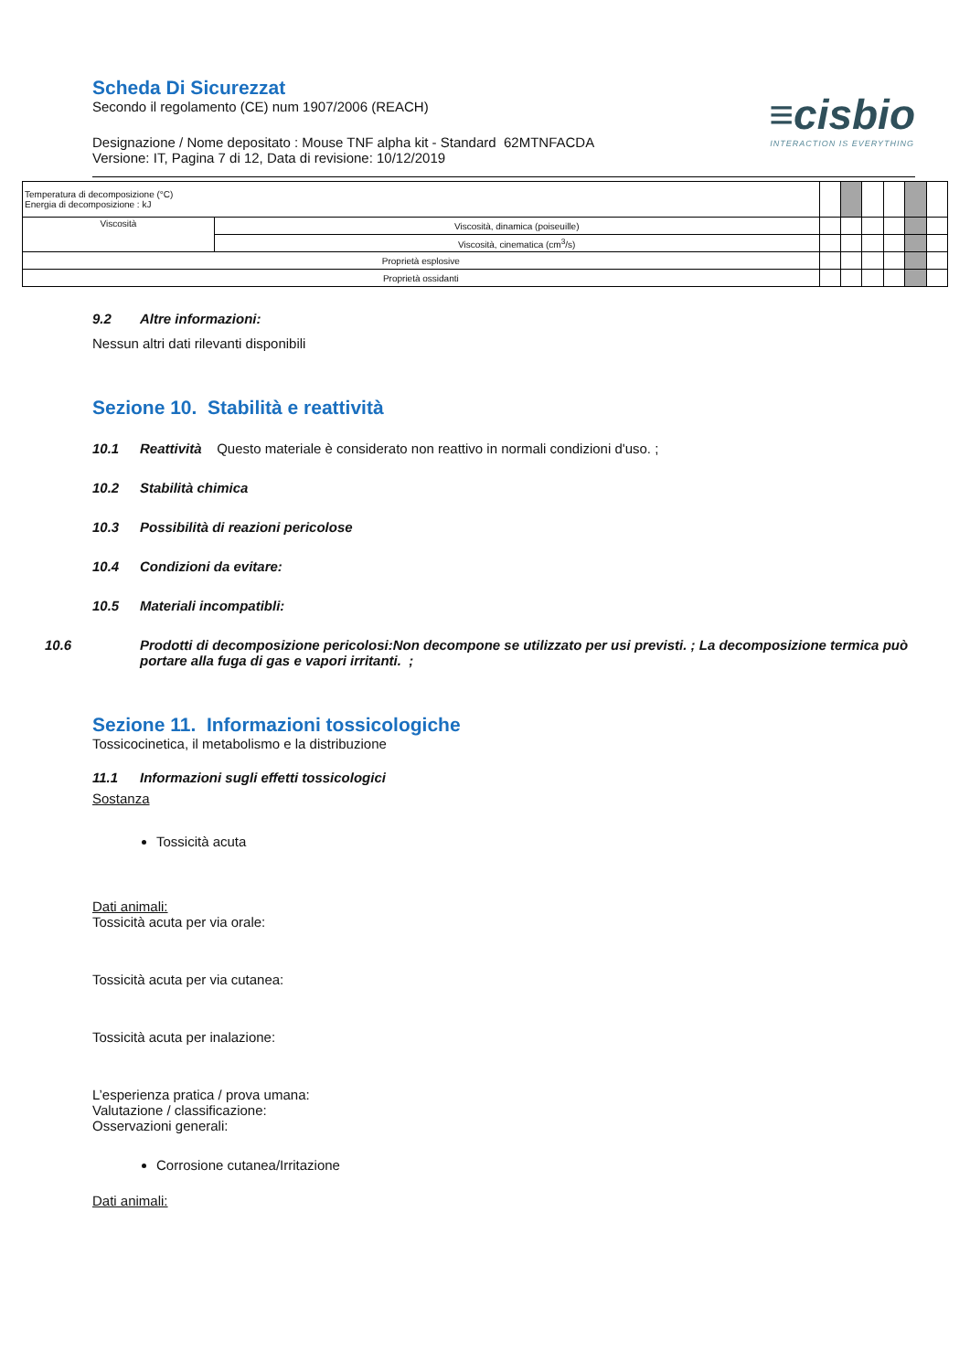Scheda Di Sicurezzat
Secondo il regolamento (CE) num 1907/2006 (REACH)
Designazione / Nome depositato : Mouse TNF alpha kit - Standard 62MTNFACDA
Versione: IT, Pagina 7 di 12, Data di revisione: 10/12/2019
≡cisbio
INTERACTION IS EVERYTHING
| Temperatura di decomposizione (°C) Energia di decomposizione : kJ | | | | | | | |
| Viscosità | Viscosità, dinamica (poiseuille) | | | | | | |
| | Viscosità, cinematica (cm<sup>3</sup>/s) | | | | | | |
| Proprietà esplosive | | | | | | | |
| Proprietà ossidanti | | | | | | | |
9.2 Altre informazioni:
Nessun altri dati rilevanti disponibili
Sezione 10. Stabilità e reattività
10.1 Reattività Questo materiale è considerato non reattivo in normali condizioni d'uso. ;
10.2 Stabilità chimica
10.3 Possibilità di reazioni pericolose
10.4 Condizioni da evitare:
10.5 Materiali incompatibli:
10.6 Prodotti di decomposizione pericolosi:Non decompone se utilizzato per usi previsti. ; La decomposizione termica può portare alla fuga di gas e vapori irritanti. ;
Sezione 11. Informazioni tossicologiche
Tossicocinetica, il metabolismo e la distribuzione
11.1 Informazioni sugli effetti tossicologici
Sostanza
Tossicità acuta
Dati animali:
Tossicità acuta per via orale:
Tossicità acuta per via cutanea:
Tossicità acuta per inalazione:
L’esperienza pratica / prova umana:
Valutazione / classificazione:
Osservazioni generali:
Corrosione cutanea/Irritazione
Dati animali: